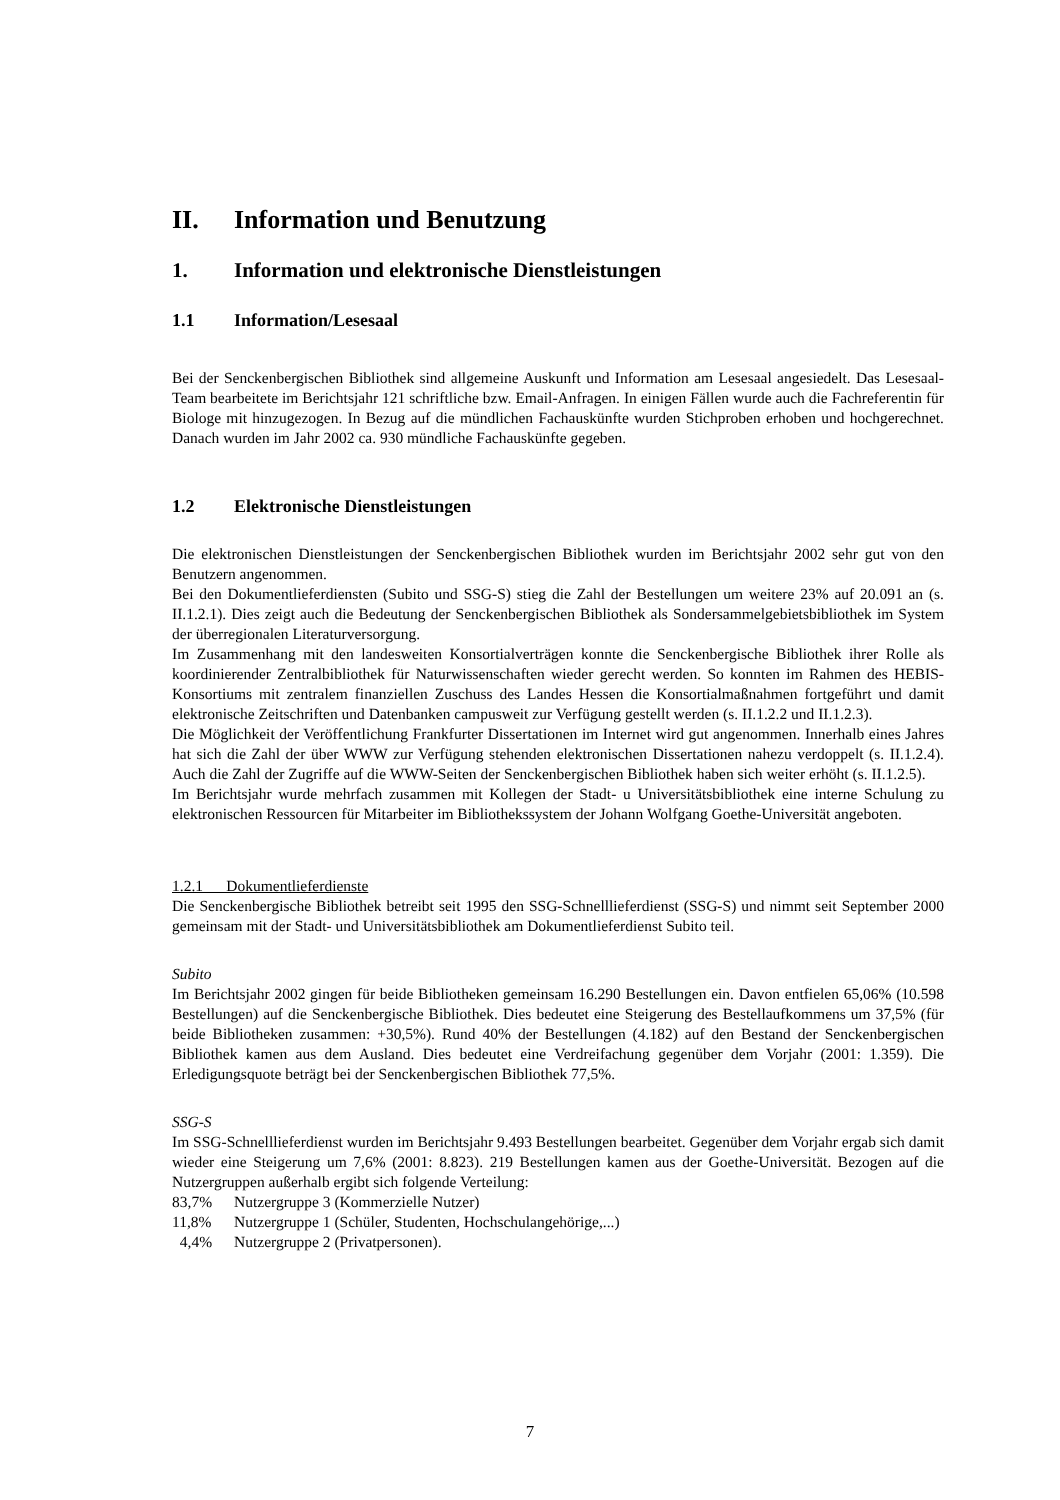II. Information und Benutzung
1. Information und elektronische Dienstleistungen
1.1 Information/Lesesaal
Bei der Senckenbergischen Bibliothek sind allgemeine Auskunft und Information am Lesesaal angesiedelt. Das Lesesaal-Team bearbeitete im Berichtsjahr 121 schriftliche bzw. Email-Anfragen. In einigen Fällen wurde auch die Fachreferentin für Biologe mit hinzugezogen. In Bezug auf die mündlichen Fachauskünfte wurden Stichproben erhoben und hochgerechnet. Danach wurden im Jahr 2002 ca. 930 mündliche Fachauskünfte gegeben.
1.2 Elektronische Dienstleistungen
Die elektronischen Dienstleistungen der Senckenbergischen Bibliothek wurden im Berichtsjahr 2002 sehr gut von den Benutzern angenommen.
Bei den Dokumentlieferdiensten (Subito und SSG-S) stieg die Zahl der Bestellungen um weitere 23% auf 20.091 an (s. II.1.2.1). Dies zeigt auch die Bedeutung der Senckenbergischen Bibliothek als Sondersammelgebietsbibliothek im System der überregionalen Literaturversorgung.
Im Zusammenhang mit den landesweiten Konsortialverträgen konnte die Senckenbergische Bibliothek ihrer Rolle als koordinierender Zentralbibliothek für Naturwissenschaften wieder gerecht werden. So konnten im Rahmen des HEBIS-Konsortiums mit zentralem finanziellen Zuschuss des Landes Hessen die Konsortialmaßnahmen fortgeführt und damit elektronische Zeitschriften und Datenbanken campusweit zur Verfügung gestellt werden (s. II.1.2.2 und II.1.2.3).
Die Möglichkeit der Veröffentlichung Frankfurter Dissertationen im Internet wird gut angenommen. Innerhalb eines Jahres hat sich die Zahl der über WWW zur Verfügung stehenden elektronischen Dissertationen nahezu verdoppelt (s. II.1.2.4). Auch die Zahl der Zugriffe auf die WWW-Seiten der Senckenbergischen Bibliothek haben sich weiter erhöht (s. II.1.2.5).
Im Berichtsjahr wurde mehrfach zusammen mit Kollegen der Stadt- u Universitätsbibliothek eine interne Schulung zu elektronischen Ressourcen für Mitarbeiter im Bibliothekssystem der Johann Wolfgang Goethe-Universität angeboten.
1.2.1 Dokumentlieferdienste
Die Senckenbergische Bibliothek betreibt seit 1995 den SSG-Schnelllieferdienst (SSG-S) und nimmt seit September 2000 gemeinsam mit der Stadt- und Universitätsbibliothek am Dokumentlieferdienst Subito teil.
Subito
Im Berichtsjahr 2002 gingen für beide Bibliotheken gemeinsam 16.290 Bestellungen ein. Davon entfielen 65,06% (10.598 Bestellungen) auf die Senckenbergische Bibliothek. Dies bedeutet eine Steigerung des Bestellaufkommens um 37,5% (für beide Bibliotheken zusammen: +30,5%). Rund 40% der Bestellungen (4.182) auf den Bestand der Senckenbergischen Bibliothek kamen aus dem Ausland. Dies bedeutet eine Verdreifachung gegenüber dem Vorjahr (2001: 1.359). Die Erledigungsquote beträgt bei der Senckenbergischen Bibliothek 77,5%.
SSG-S
Im SSG-Schnelllieferdienst wurden im Berichtsjahr 9.493 Bestellungen bearbeitet. Gegenüber dem Vorjahr ergab sich damit wieder eine Steigerung um 7,6% (2001: 8.823). 219 Bestellungen kamen aus der Goethe-Universität. Bezogen auf die Nutzergruppen außerhalb ergibt sich folgende Verteilung:
83,7% Nutzergruppe 3 (Kommerzielle Nutzer)
11,8% Nutzergruppe 1 (Schüler, Studenten, Hochschulangehörige,...)
4,4% Nutzergruppe 2 (Privatpersonen).
7